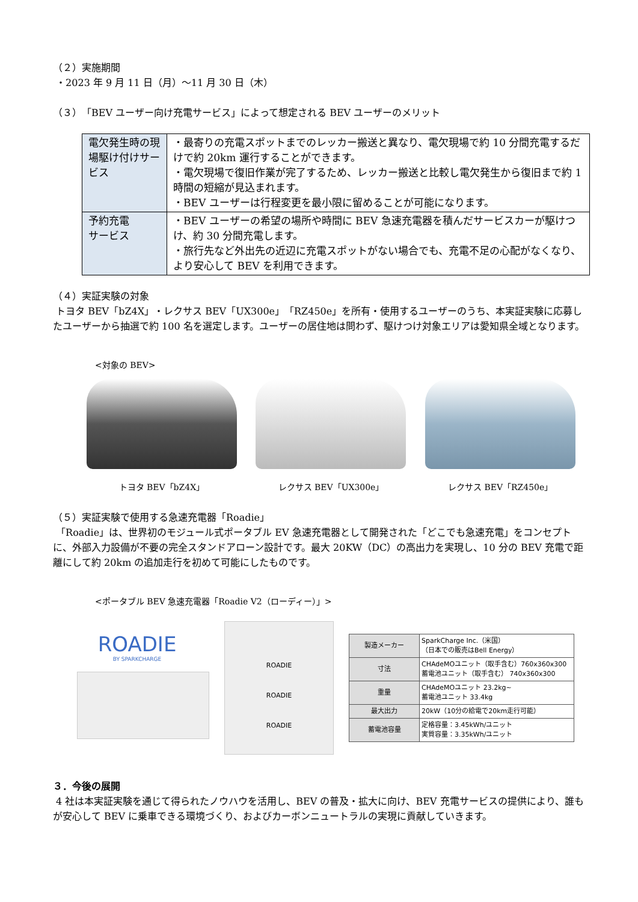（２）実施期間
・2023 年 9 月 11 日（月）～11 月 30 日（木）
（３）「BEV ユーザー向け充電サービス」によって想定される BEV ユーザーのメリット
| 電欠発生時の現場駆け付けサービス | ・最寄りの充電スポットまでのレッカー搬送と異なり、電欠現場で約 10 分間充電するだけで約 20km 運行することができます。 ・電欠現場で復旧作業が完了するため、レッカー搬送と比較し電欠発生から復旧まで約 1 時間の短縮が見込まれます。 ・BEV ユーザーは行程変更を最小限に留めることが可能になります。 |
| 予約充電 サービス | ・BEV ユーザーの希望の場所や時間に BEV 急速充電器を積んだサービスカーが駆けつけ、約 30 分間充電します。 ・旅行先など外出先の近辺に充電スポットがない場合でも、充電不足の心配がなくなり、より安心して BEV を利用できます。 |
（４）実証実験の対象
トヨタ BEV「bZ4X」・レクサス BEV「UX300e」「RZ450e」を所有・使用するユーザーのうち、本実証実験に応募したユーザーから抽選で約 100 名を選定します。ユーザーの居住地は問わず、駆けつけ対象エリアは愛知県全域となります。
<対象の BEV>
トヨタ BEV「bZ4X」 レクサス BEV「UX300e」 レクサス BEV「RZ450e」
（５）実証実験で使用する急速充電器「Roadie」
「Roadie」は、世界初のモジュール式ポータブル EV 急速充電器として開発された「どこでも急速充電」をコンセプトに、外部入力設備が不要の完全スタンドアローン設計です。最大 20KW（DC）の高出力を実現し、10 分の BEV 充電で距離にして約 20km の追加走行を初めて可能にしたものです。
<ポータブル BEV 急速充電器「Roadie V2（ローディー）」>
ROADIE
BY SPARKCHARGE
ROADIE
ROADIE
ROADIE
| 製造メーカー | SparkCharge Inc.（米国） （日本での販売はBell Energy） |
| 寸法 | CHAdeMOユニット（取手含む）760x360x300 蓄電池ユニット（取手含む） 740x360x300 |
| 重量 | CHAdeMOユニット 23.2kg~ 蓄電池ユニット 33.4kg |
| 最大出力 | 20kW（10分の給電で20km走行可能） |
| 蓄電池容量 | 定格容量：3.45kWh/ユニット 実質容量：3.35kWh/ユニット |
３．今後の展開
4 社は本実証実験を通じて得られたノウハウを活用し、BEV の普及・拡大に向け、BEV 充電サービスの提供により、誰もが安心して BEV に乗車できる環境づくり、およびカーボンニュートラルの実現に貢献していきます。